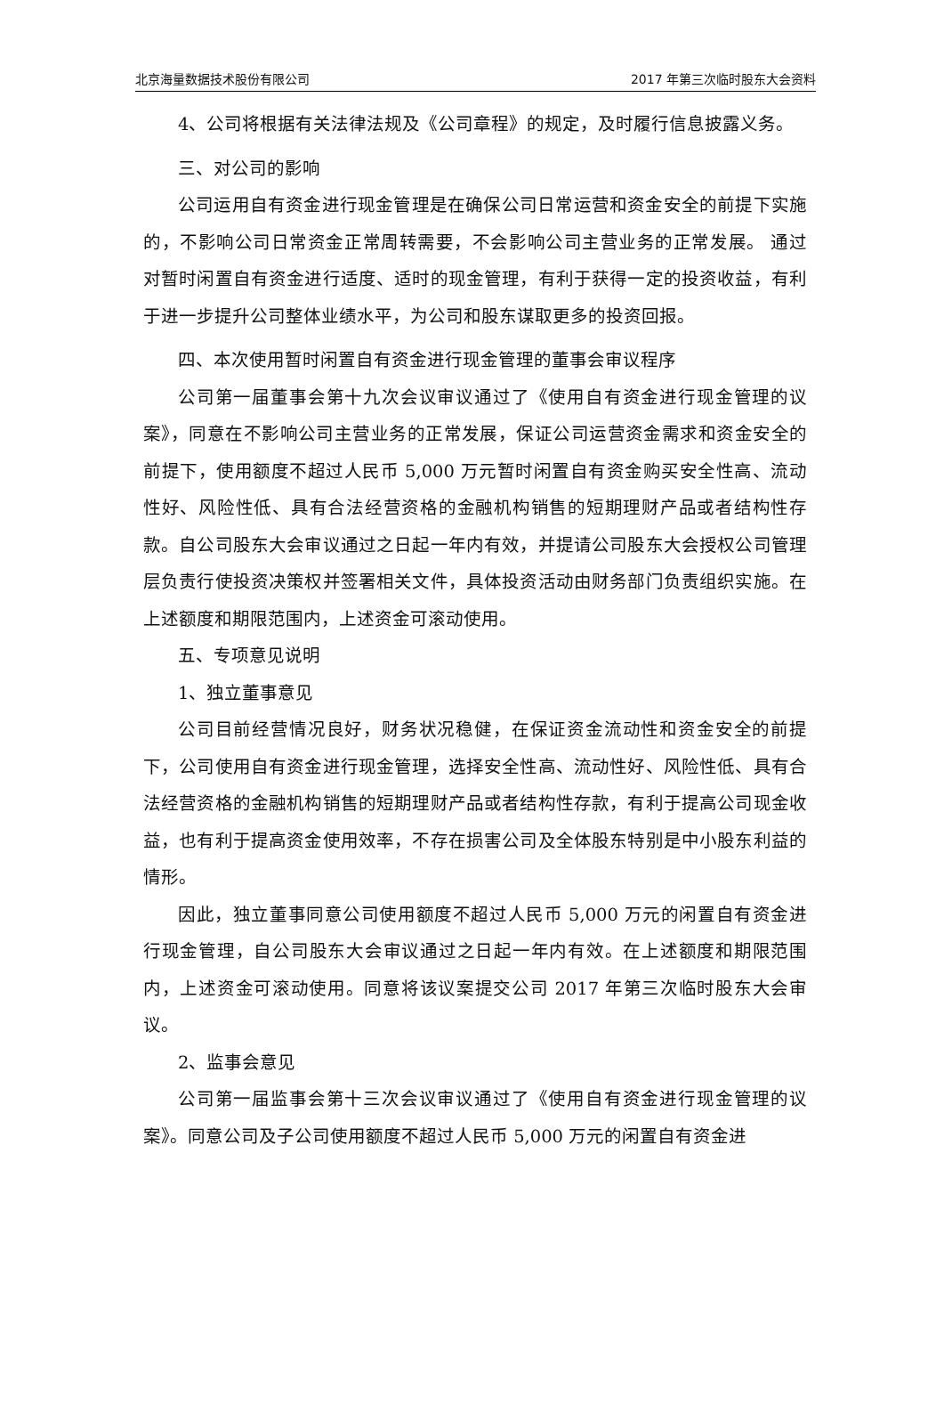北京海量数据技术股份有限公司 2017 年第三次临时股东大会资料
4、公司将根据有关法律法规及《公司章程》的规定，及时履行信息披露义务。
三、对公司的影响
公司运用自有资金进行现金管理是在确保公司日常运营和资金安全的前提下实施的，不影响公司日常资金正常周转需要，不会影响公司主营业务的正常发展。 通过对暂时闲置自有资金进行适度、适时的现金管理，有利于获得一定的投资收益，有利于进一步提升公司整体业绩水平，为公司和股东谋取更多的投资回报。
四、本次使用暂时闲置自有资金进行现金管理的董事会审议程序
公司第一届董事会第十九次会议审议通过了《使用自有资金进行现金管理的议案》，同意在不影响公司主营业务的正常发展，保证公司运营资金需求和资金安全的前提下，使用额度不超过人民币 5,000 万元暂时闲置自有资金购买安全性高、流动性好、风险性低、具有合法经营资格的金融机构销售的短期理财产品或者结构性存款。自公司股东大会审议通过之日起一年内有效，并提请公司股东大会授权公司管理层负责行使投资决策权并签署相关文件，具体投资活动由财务部门负责组织实施。在上述额度和期限范围内，上述资金可滚动使用。
五、专项意见说明
1、独立董事意见
公司目前经营情况良好，财务状况稳健，在保证资金流动性和资金安全的前提下，公司使用自有资金进行现金管理，选择安全性高、流动性好、风险性低、具有合法经营资格的金融机构销售的短期理财产品或者结构性存款，有利于提高公司现金收益，也有利于提高资金使用效率，不存在损害公司及全体股东特别是中小股东利益的情形。
因此，独立董事同意公司使用额度不超过人民币 5,000 万元的闲置自有资金进行现金管理，自公司股东大会审议通过之日起一年内有效。在上述额度和期限范围内，上述资金可滚动使用。同意将该议案提交公司 2017 年第三次临时股东大会审议。
2、监事会意见
公司第一届监事会第十三次会议审议通过了《使用自有资金进行现金管理的议案》。同意公司及子公司使用额度不超过人民币 5,000 万元的闲置自有资金进